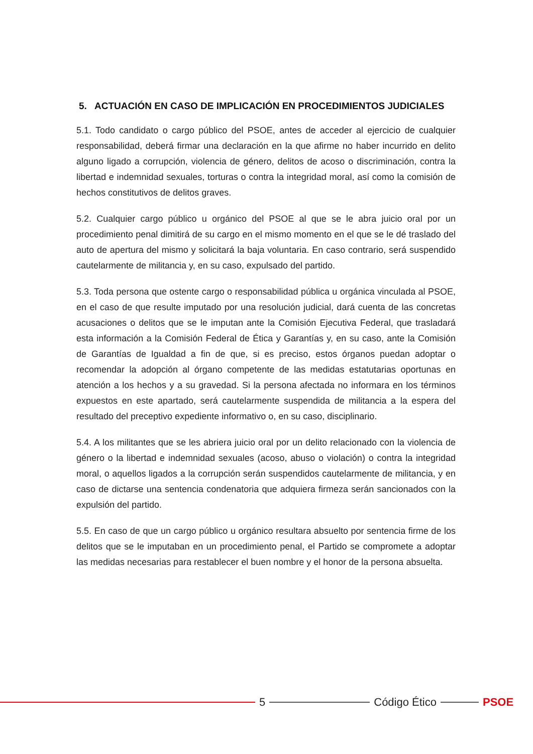5. ACTUACIÓN EN CASO DE IMPLICACIÓN EN PROCEDIMIENTOS JUDICIALES
5.1. Todo candidato o cargo público del PSOE, antes de acceder al ejercicio de cualquier responsabilidad, deberá firmar una declaración en la que afirme no haber incurrido en delito alguno ligado a corrupción, violencia de género, delitos de acoso o discriminación, contra la libertad e indemnidad sexuales, torturas o contra la integridad moral, así como la comisión de hechos constitutivos de delitos graves.
5.2. Cualquier cargo público u orgánico del PSOE al que se le abra juicio oral por un procedimiento penal dimitirá de su cargo en el mismo momento en el que se le dé traslado del auto de apertura del mismo y solicitará la baja voluntaria. En caso contrario, será suspendido cautelarmente de militancia y, en su caso, expulsado del partido.
5.3. Toda persona que ostente cargo o responsabilidad pública u orgánica vinculada al PSOE, en el caso de que resulte imputado por una resolución judicial, dará cuenta de las concretas acusaciones o delitos que se le imputan ante la Comisión Ejecutiva Federal, que trasladará esta información a la Comisión Federal de Ética y Garantías y, en su caso, ante la Comisión de Garantías de Igualdad a fin de que, si es preciso, estos órganos puedan adoptar o recomendar la adopción al órgano competente de las medidas estatutarias oportunas en atención a los hechos y a su gravedad. Si la persona afectada no informara en los términos expuestos en este apartado, será cautelarmente suspendida de militancia a la espera del resultado del preceptivo expediente informativo o, en su caso, disciplinario.
5.4. A los militantes que se les abriera juicio oral por un delito relacionado con la violencia de género o la libertad e indemnidad sexuales (acoso, abuso o violación) o contra la integridad moral, o aquellos ligados a la corrupción serán suspendidos cautelarmente de militancia, y en caso de dictarse una sentencia condenatoria que adquiera firmeza serán sancionados con la expulsión del partido.
5.5. En caso de que un cargo público u orgánico resultara absuelto por sentencia firme de los delitos que se le imputaban en un procedimiento penal, el Partido se compromete a adoptar las medidas necesarias para restablecer el buen nombre y el honor de la persona absuelta.
5 Código Ético PSOE